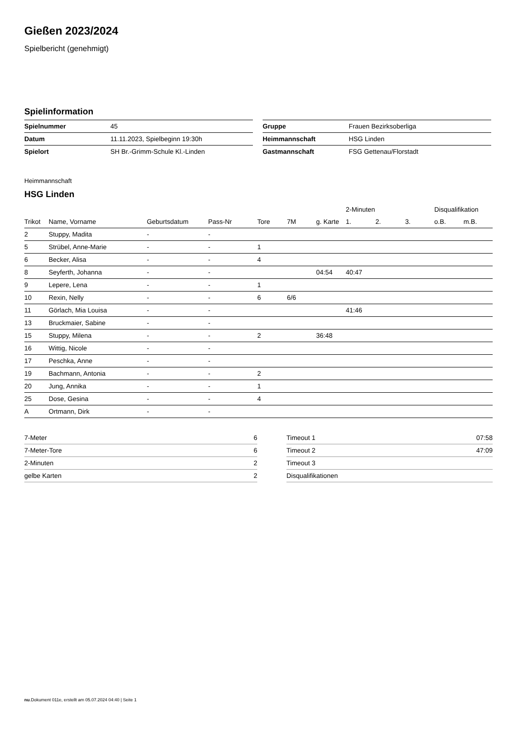Gießen 2023/2024
Spielbericht (genehmigt)
Spielinformation
| Spielnummer | 45 |
| Datum | 11.11.2023, Spielbeginn 19:30h |
| Spielort | SH Br.-Grimm-Schule Kl.-Linden |
| Gruppe | Frauen Bezirksoberliga |
| Heimmannschaft | HSG Linden |
| Gastmannschaft | FSG Gettenau/Florstadt |
Heimmannschaft
HSG Linden
| | | | | | | | 2-Minuten | | | Disqualifikation | |
| --- | --- | --- | --- | --- | --- | --- | --- | --- | --- | --- | --- |
| Trikot | Name, Vorname | Geburtsdatum | Pass-Nr | Tore | 7M | g. Karte | 1. | 2. | 3. | o.B. | m.B. |
| 2 | Stuppy, Madita | - | - | | | | | | | | |
| 5 | Strübel, Anne-Marie | - | - | 1 | | | | | | | |
| 6 | Becker, Alisa | - | - | 4 | | | | | | | |
| 8 | Seyferth, Johanna | - | - | | | 04:54 | 40:47 | | | | |
| 9 | Lepere, Lena | - | - | 1 | | | | | | | |
| 10 | Rexin, Nelly | - | - | 6 | 6/6 | | | | | | |
| 11 | Görlach, Mia Louisa | - | - | | | | 41:46 | | | | |
| 13 | Bruckmaier, Sabine | - | - | | | | | | | | |
| 15 | Stuppy, Milena | - | - | 2 | | 36:48 | | | | | |
| 16 | Wittig, Nicole | - | - | | | | | | | | |
| 17 | Peschka, Anne | - | - | | | | | | | | |
| 19 | Bachmann, Antonia | - | - | 2 | | | | | | | |
| 20 | Jung, Annika | - | - | 1 | | | | | | | |
| 25 | Dose, Gesina | - | - | 4 | | | | | | | |
| A | Ortmann, Dirk | - | - | | | | | | | | |
| 7-Meter | 6 |
| 7-Meter-Tore | 6 |
| 2-Minuten | 2 |
| gelbe Karten | 2 |
| Timeout 1 | 07:58 |
| Timeout 2 | 47:09 |
| Timeout 3 | |
| Disqualifikationen | |
nu.Dokument 011e, erstellt am 05.07.2024 04:40 | Seite 1